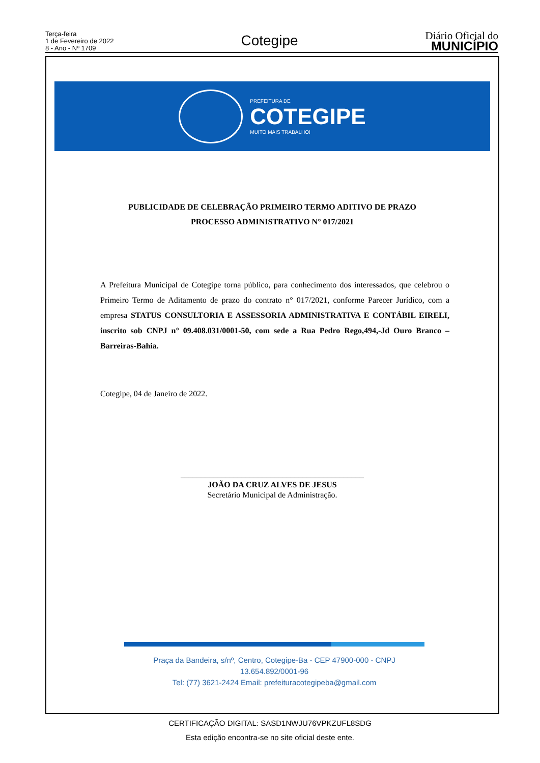Terça-feira
1 de Fevereiro de 2022
8 - Ano - Nº 1709
Cotegipe
Diário Oficial do
MUNICÍPIO
PREFEITURA DE
COTEGIPE
MUITO MAIS TRABALHO!
PUBLICIDADE DE CELEBRAÇÃO PRIMEIRO TERMO ADITIVO DE PRAZO
PROCESSO ADMINISTRATIVO N° 017/2021
A Prefeitura Municipal de Cotegipe torna público, para conhecimento dos interessados, que celebrou o Primeiro Termo de Aditamento de prazo do contrato n° 017/2021, conforme Parecer Jurídico, com a empresa STATUS CONSULTORIA E ASSESSORIA ADMINISTRATIVA E CONTÁBIL EIRELI, inscrito sob CNPJ n° 09.408.031/0001-50, com sede a Rua Pedro Rego,494,-Jd Ouro Branco – Barreiras-Bahia.
Cotegipe, 04 de Janeiro de 2022.
_____________________________________________
JOÃO DA CRUZ ALVES DE JESUS
Secretário Municipal de Administração.
Praça da Bandeira, s/nº, Centro, Cotegipe-Ba - CEP 47900-000 - CNPJ 13.654.892/0001-96
Tel: (77) 3621-2424 Email: prefeituracotegipeba@gmail.com
CERTIFICAÇÃO DIGITAL: SASD1NWJU76VPKZUFL8SDG
Esta edição encontra-se no site oficial deste ente.